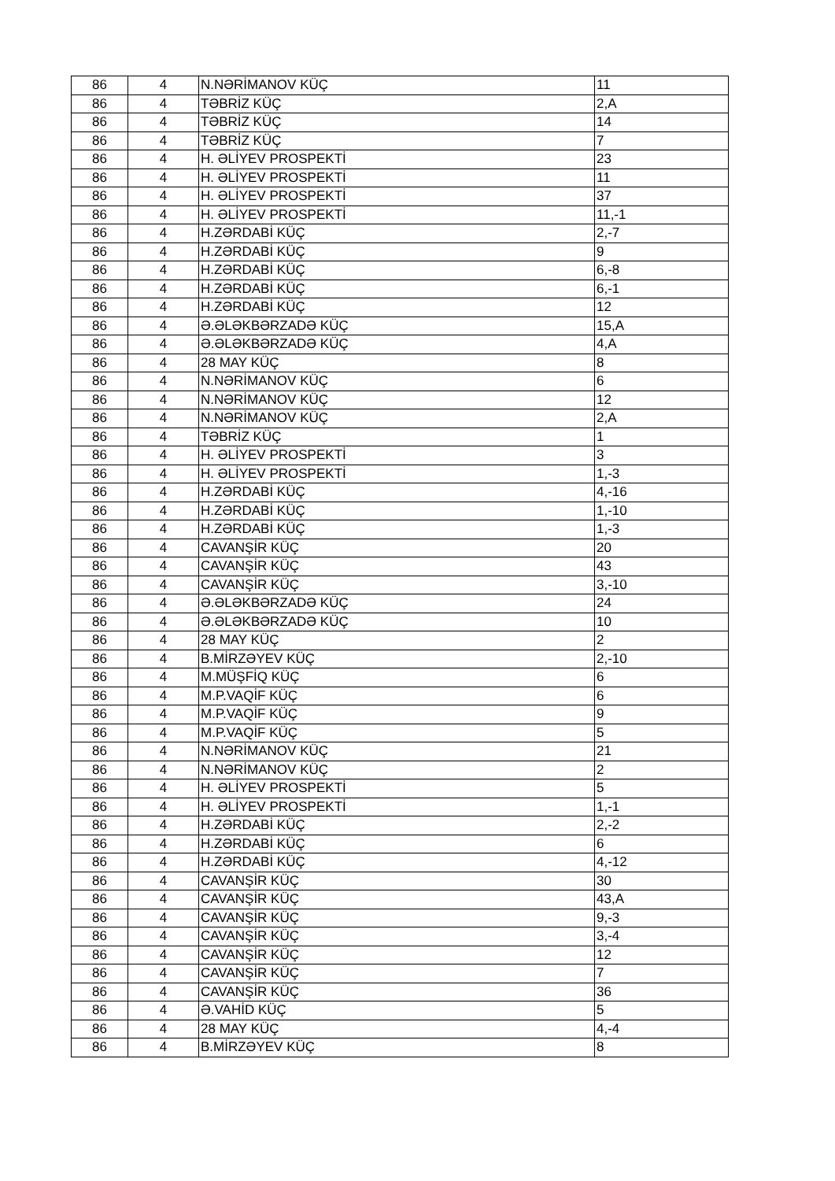| 86 | 4 | N.NƏRİMANOV KÜÇ | 11 |
| 86 | 4 | TƏBRİZ KÜÇ | 2,A |
| 86 | 4 | TƏBRİZ KÜÇ | 14 |
| 86 | 4 | TƏBRİZ KÜÇ | 7 |
| 86 | 4 | H. ƏLİYEV PROSPEKTİ | 23 |
| 86 | 4 | H. ƏLİYEV PROSPEKTİ | 11 |
| 86 | 4 | H. ƏLİYEV PROSPEKTİ | 37 |
| 86 | 4 | H. ƏLİYEV PROSPEKTİ | 11,-1 |
| 86 | 4 | H.ZƏRDABİ KÜÇ | 2,-7 |
| 86 | 4 | H.ZƏRDABİ KÜÇ | 9 |
| 86 | 4 | H.ZƏRDABİ KÜÇ | 6,-8 |
| 86 | 4 | H.ZƏRDABİ KÜÇ | 6,-1 |
| 86 | 4 | H.ZƏRDABİ KÜÇ | 12 |
| 86 | 4 | Ə.ƏLƏKBƏRZADƏ KÜÇ | 15,A |
| 86 | 4 | Ə.ƏLƏKBƏRZADƏ KÜÇ | 4,A |
| 86 | 4 | 28 MAY KÜÇ | 8 |
| 86 | 4 | N.NƏRİMANOV KÜÇ | 6 |
| 86 | 4 | N.NƏRİMANOV KÜÇ | 12 |
| 86 | 4 | N.NƏRİMANOV KÜÇ | 2,A |
| 86 | 4 | TƏBRİZ KÜÇ | 1 |
| 86 | 4 | H. ƏLİYEV PROSPEKTİ | 3 |
| 86 | 4 | H. ƏLİYEV PROSPEKTİ | 1,-3 |
| 86 | 4 | H.ZƏRDABİ KÜÇ | 4,-16 |
| 86 | 4 | H.ZƏRDABİ KÜÇ | 1,-10 |
| 86 | 4 | H.ZƏRDABİ KÜÇ | 1,-3 |
| 86 | 4 | CAVANŞİR KÜÇ | 20 |
| 86 | 4 | CAVANŞİR KÜÇ | 43 |
| 86 | 4 | CAVANŞİR KÜÇ | 3,-10 |
| 86 | 4 | Ə.ƏLƏKBƏRZADƏ KÜÇ | 24 |
| 86 | 4 | Ə.ƏLƏKBƏRZADƏ KÜÇ | 10 |
| 86 | 4 | 28 MAY KÜÇ | 2 |
| 86 | 4 | B.MİRZƏYEV KÜÇ | 2,-10 |
| 86 | 4 | M.MÜŞFİQ KÜÇ | 6 |
| 86 | 4 | M.P.VAQİF KÜÇ | 6 |
| 86 | 4 | M.P.VAQİF KÜÇ | 9 |
| 86 | 4 | M.P.VAQİF KÜÇ | 5 |
| 86 | 4 | N.NƏRİMANOV KÜÇ | 21 |
| 86 | 4 | N.NƏRİMANOV KÜÇ | 2 |
| 86 | 4 | H. ƏLİYEV PROSPEKTİ | 5 |
| 86 | 4 | H. ƏLİYEV PROSPEKTİ | 1,-1 |
| 86 | 4 | H.ZƏRDABİ KÜÇ | 2,-2 |
| 86 | 4 | H.ZƏRDABİ KÜÇ | 6 |
| 86 | 4 | H.ZƏRDABİ KÜÇ | 4,-12 |
| 86 | 4 | CAVANŞİR KÜÇ | 30 |
| 86 | 4 | CAVANŞİR KÜÇ | 43,A |
| 86 | 4 | CAVANŞİR KÜÇ | 9,-3 |
| 86 | 4 | CAVANŞİR KÜÇ | 3,-4 |
| 86 | 4 | CAVANŞİR KÜÇ | 12 |
| 86 | 4 | CAVANŞİR KÜÇ | 7 |
| 86 | 4 | CAVANŞİR KÜÇ | 36 |
| 86 | 4 | Ə.VAHİD KÜÇ | 5 |
| 86 | 4 | 28 MAY KÜÇ | 4,-4 |
| 86 | 4 | B.MİRZƏYEV KÜÇ | 8 |